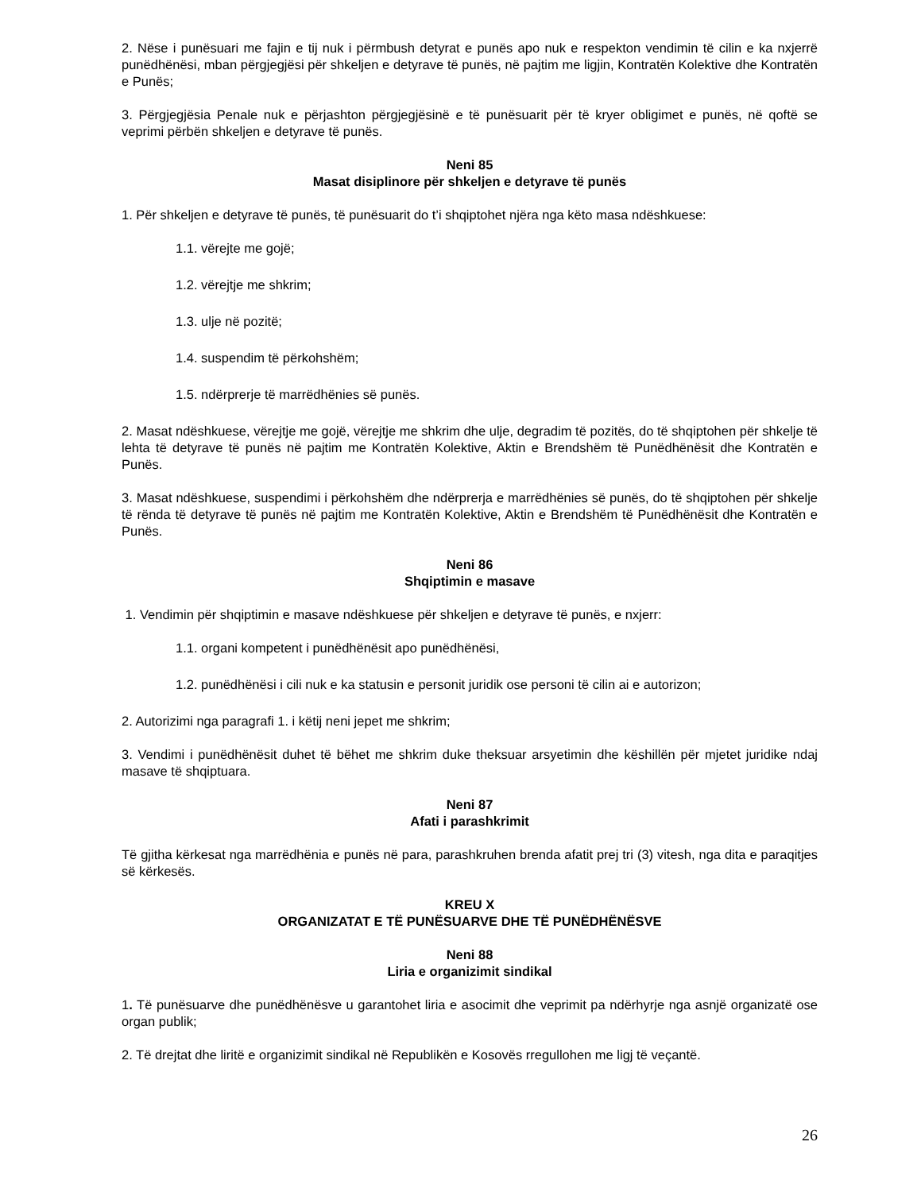2. Nëse i punësuari me fajin e tij nuk i përmbush detyrat e punës apo nuk e respekton vendimin të cilin e ka nxjerrë punëdhënësi, mban përgjegjësi për shkeljen e detyrave të punës, në pajtim me ligjin, Kontratën Kolektive dhe Kontratën e Punës;
3. Përgjegjësia Penale nuk e përjashton përgjegjësinë e të punësuarit për të kryer obligimet e punës, në qoftë se veprimi përbën shkeljen e detyrave të punës.
Neni 85
Masat disiplinore për shkeljen e detyrave të punës
1. Për shkeljen e detyrave të punës, të punësuarit do t’i shqiptohet njëra nga këto masa ndëshkuese:
1.1. vërejte me gojë;
1.2. vërejtje me shkrim;
1.3. ulje në pozitë;
1.4. suspendim të përkohshëm;
1.5. ndërprerje të marrëdhënies së punës.
2. Masat ndëshkuese, vërejtje me gojë, vërejtje me shkrim dhe ulje, degradim të pozitës, do të shqiptohen për shkelje të lehta të detyrave të punës në pajtim me Kontratën Kolektive, Aktin e Brendshëm të Punëdhënësit dhe Kontratën e Punës.
3. Masat ndëshkuese, suspendimi i përkohshëm dhe ndërprerja e marrëdhënies së punës, do të shqiptohen për shkelje të rënda të detyrave të punës në pajtim me Kontratën Kolektive, Aktin e Brendshëm të Punëdhënësit dhe Kontratën e Punës.
Neni 86
Shqiptimin e masave
1. Vendimin për shqiptimin e masave ndëshkuese për shkeljen e detyrave të punës, e nxjerr:
1.1. organi kompetent i punëdhënësit apo punëdhënësi,
1.2. punëdhënësi i cili nuk e ka statusin e personit juridik ose personi të cilin ai e autorizon;
2. Autorizimi nga paragrafi 1. i këtij neni jepet me shkrim;
3. Vendimi i punëdhënësit duhet të bëhet me shkrim duke theksuar arsyetimin dhe këshillën për mjetet juridike ndaj masave të shqiptuara.
Neni 87
Afati i parashkrimit
Të gjitha kërkesat nga marrëdhënia e punës në para, parashkruhen brenda afatit prej tri (3) vitesh, nga dita e paraqitjes së kërkesës.
KREU X
ORGANIZATAT E TË PUNËSUARVE DHE TË PUNËDHËNËSVE
Neni 88
Liria e organizimit sindikal
1. Të punësuarve dhe punëdhënësve u garantohet liria e asocimit dhe veprimit pa ndërhyrje nga asnjë organizatë ose organ publik;
2. Të drejtat dhe liritë e organizimit sindikal në Republikën e Kosovës rregullohen me ligj të veçantë.
26